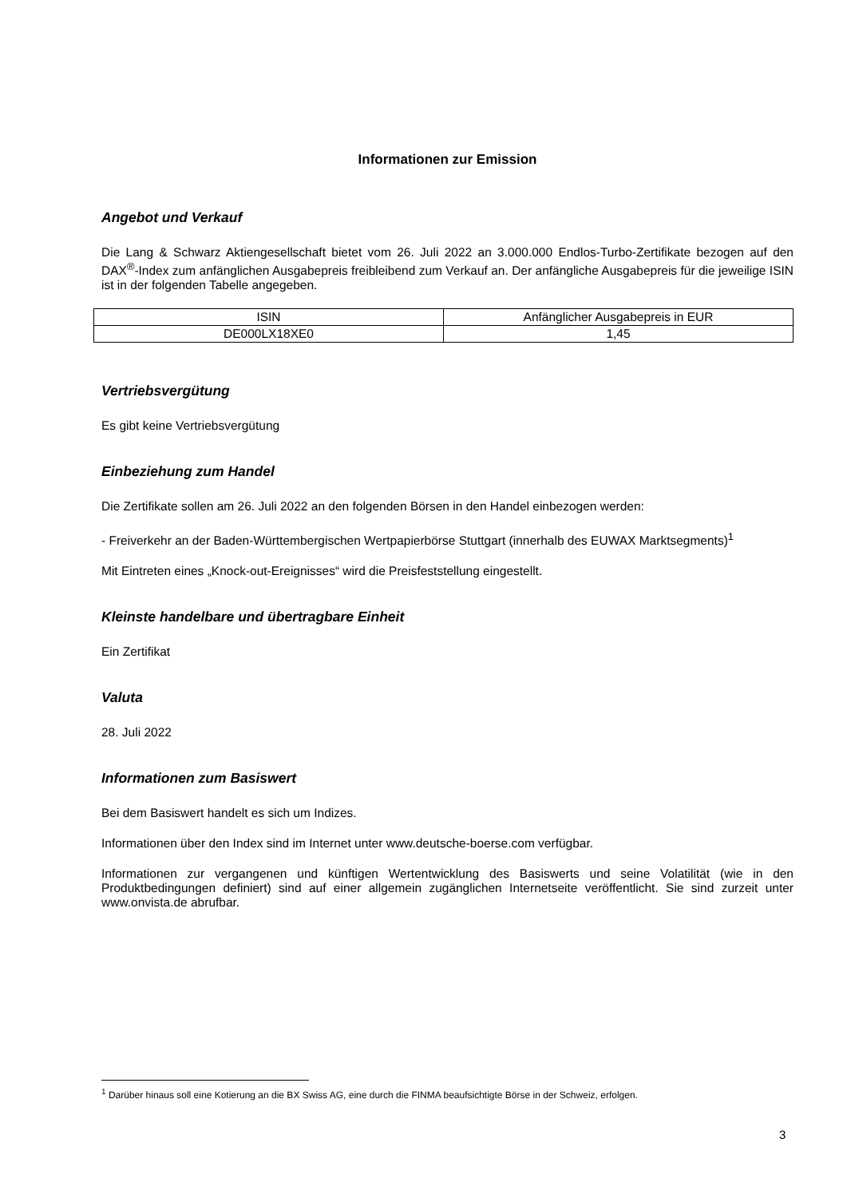Informationen zur Emission
Angebot und Verkauf
Die Lang & Schwarz Aktiengesellschaft bietet vom 26. Juli 2022 an 3.000.000 Endlos-Turbo-Zertifikate bezogen auf den DAX<sup>®</sup>-Index zum anfänglichen Ausgabepreis freibleibend zum Verkauf an. Der anfängliche Ausgabepreis für die jeweilige ISIN ist in der folgenden Tabelle angegeben.
| ISIN | Anfänglicher Ausgabepreis in EUR |
| DE000LX18XE0 | 1,45 |
Vertriebsvergütung
Es gibt keine Vertriebsvergütung
Einbeziehung zum Handel
Die Zertifikate sollen am 26. Juli 2022 an den folgenden Börsen in den Handel einbezogen werden:
- Freiverkehr an der Baden-Württembergischen Wertpapierbörse Stuttgart (innerhalb des EUWAX Marktsegments)<sup>1</sup>
Mit Eintreten eines „Knock-out-Ereignisses“ wird die Preisfeststellung eingestellt.
Kleinste handelbare und übertragbare Einheit
Ein Zertifikat
Valuta
28. Juli 2022
Informationen zum Basiswert
Bei dem Basiswert handelt es sich um Indizes.
Informationen über den Index sind im Internet unter www.deutsche-boerse.com verfügbar.
Informationen zur vergangenen und künftigen Wertentwicklung des Basiswerts und seine Volatilität (wie in den Produktbedingungen definiert) sind auf einer allgemein zugänglichen Internetseite veröffentlicht. Sie sind zurzeit unter www.onvista.de abrufbar.
<sup>1</sup> Darüber hinaus soll eine Kotierung an die BX Swiss AG, eine durch die FINMA beaufsichtigte Börse in der Schweiz, erfolgen.
3